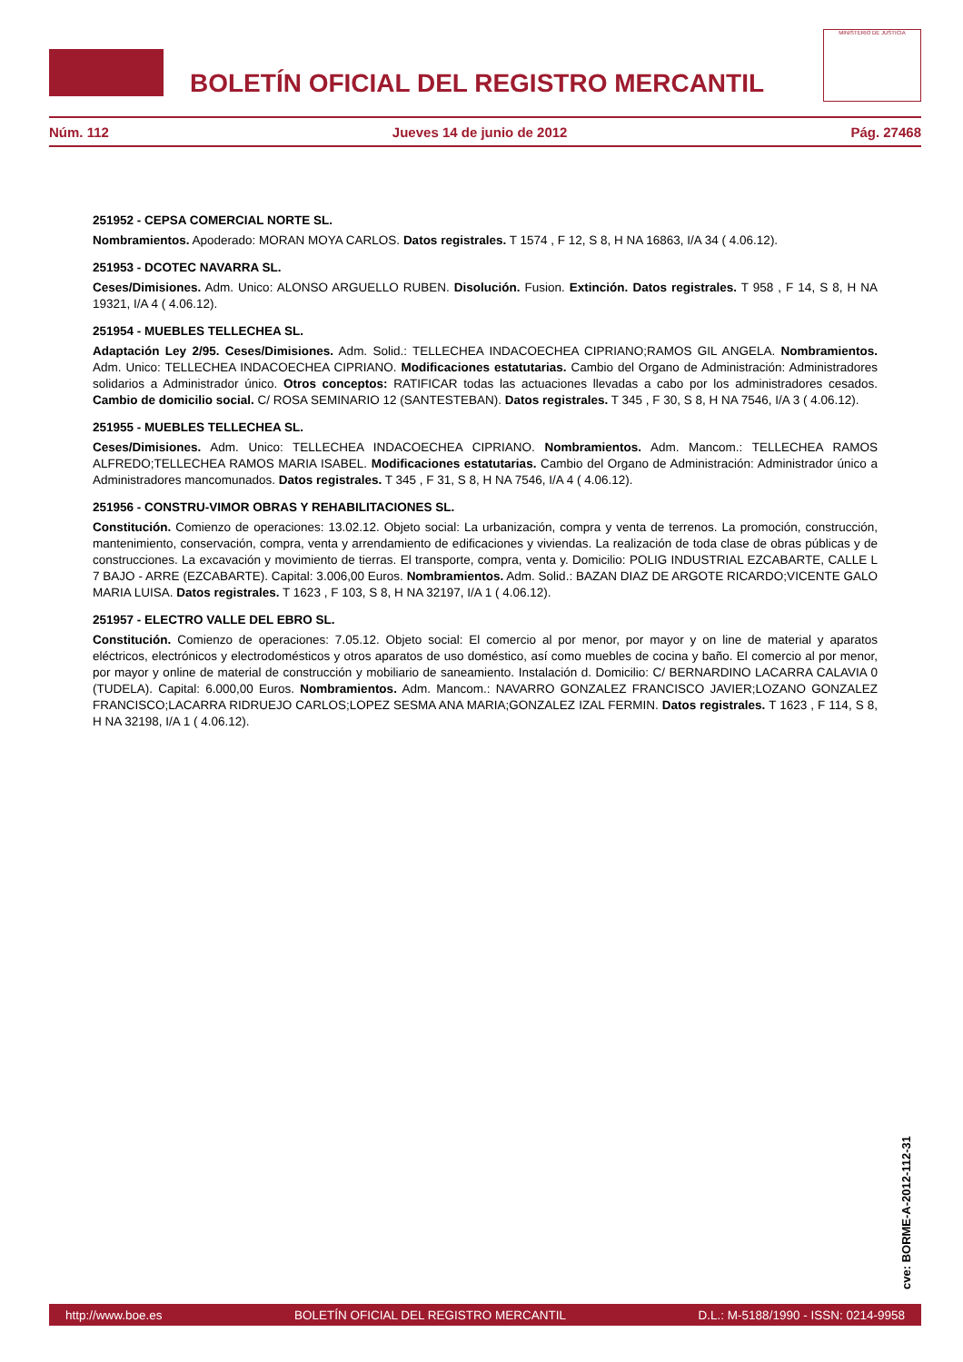BOLETÍN OFICIAL DEL REGISTRO MERCANTIL
MINISTERIO DE JUSTICIA
Núm. 112 Jueves 14 de junio de 2012 Pág. 27468
251952 - CEPSA COMERCIAL NORTE SL.
Nombramientos. Apoderado: MORAN MOYA CARLOS. Datos registrales. T 1574 , F 12, S 8, H NA 16863, I/A 34 ( 4.06.12).
251953 - DCOTEC NAVARRA SL.
Ceses/Dimisiones. Adm. Unico: ALONSO ARGUELLO RUBEN. Disolución. Fusion. Extinción. Datos registrales. T 958 , F 14, S 8, H NA 19321, I/A 4 ( 4.06.12).
251954 - MUEBLES TELLECHEA SL.
Adaptación Ley 2/95. Ceses/Dimisiones. Adm. Solid.: TELLECHEA INDACOECHEA CIPRIANO;RAMOS GIL ANGELA. Nombramientos. Adm. Unico: TELLECHEA INDACOECHEA CIPRIANO. Modificaciones estatutarias. Cambio del Organo de Administración: Administradores solidarios a Administrador único. Otros conceptos: RATIFICAR todas las actuaciones llevadas a cabo por los administradores cesados. Cambio de domicilio social. C/ ROSA SEMINARIO 12 (SANTESTEBAN). Datos registrales. T 345 , F 30, S 8, H NA 7546, I/A 3 ( 4.06.12).
251955 - MUEBLES TELLECHEA SL.
Ceses/Dimisiones. Adm. Unico: TELLECHEA INDACOECHEA CIPRIANO. Nombramientos. Adm. Mancom.: TELLECHEA RAMOS ALFREDO;TELLECHEA RAMOS MARIA ISABEL. Modificaciones estatutarias. Cambio del Organo de Administración: Administrador único a Administradores mancomunados. Datos registrales. T 345 , F 31, S 8, H NA 7546, I/A 4 ( 4.06.12).
251956 - CONSTRU-VIMOR OBRAS Y REHABILITACIONES SL.
Constitución. Comienzo de operaciones: 13.02.12. Objeto social: La urbanización, compra y venta de terrenos. La promoción, construcción, mantenimiento, conservación, compra, venta y arrendamiento de edificaciones y viviendas. La realización de toda clase de obras públicas y de construcciones. La excavación y movimiento de tierras. El transporte, compra, venta y. Domicilio: POLIG INDUSTRIAL EZCABARTE, CALLE L 7 BAJO - ARRE (EZCABARTE). Capital: 3.006,00 Euros. Nombramientos. Adm. Solid.: BAZAN DIAZ DE ARGOTE RICARDO;VICENTE GALO MARIA LUISA. Datos registrales. T 1623 , F 103, S 8, H NA 32197, I/A 1 ( 4.06.12).
251957 - ELECTRO VALLE DEL EBRO SL.
Constitución. Comienzo de operaciones: 7.05.12. Objeto social: El comercio al por menor, por mayor y on line de material y aparatos eléctricos, electrónicos y electrodomésticos y otros aparatos de uso doméstico, así como muebles de cocina y baño. El comercio al por menor, por mayor y online de material de construcción y mobiliario de saneamiento. Instalación d. Domicilio: C/ BERNARDINO LACARRA CALAVIA 0 (TUDELA). Capital: 6.000,00 Euros. Nombramientos. Adm. Mancom.: NAVARRO GONZALEZ FRANCISCO JAVIER;LOZANO GONZALEZ FRANCISCO;LACARRA RIDRUEJO CARLOS;LOPEZ SESMA ANA MARIA;GONZALEZ IZAL FERMIN. Datos registrales. T 1623 , F 114, S 8, H NA 32198, I/A 1 ( 4.06.12).
cve: BORME-A-2012-112-31
http://www.boe.es BOLETÍN OFICIAL DEL REGISTRO MERCANTIL D.L.: M-5188/1990 - ISSN: 0214-9958